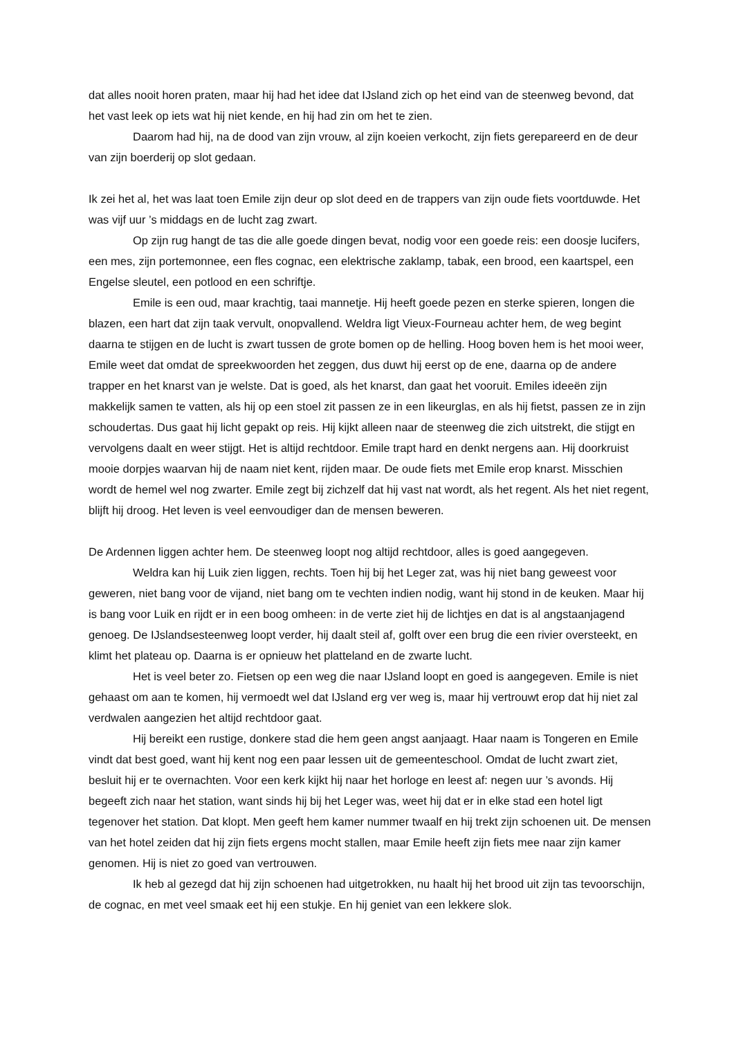dat alles nooit horen praten, maar hij had het idee dat IJsland zich op het eind van de steenweg bevond, dat het vast leek op iets wat hij niet kende, en hij had zin om het te zien.
Daarom had hij, na de dood van zijn vrouw, al zijn koeien verkocht, zijn fiets gerepareerd en de deur van zijn boerderij op slot gedaan.
Ik zei het al, het was laat toen Emile zijn deur op slot deed en de trappers van zijn oude fiets voortduwde. Het was vijf uur ’s middags en de lucht zag zwart.
Op zijn rug hangt de tas die alle goede dingen bevat, nodig voor een goede reis: een doosje lucifers, een mes, zijn portemonnee, een fles cognac, een elektrische zaklamp, tabak, een brood, een kaartspel, een Engelse sleutel, een potlood en een schriftje.
Emile is een oud, maar krachtig, taai mannetje. Hij heeft goede pezen en sterke spieren, longen die blazen, een hart dat zijn taak vervult, onopvallend. Weldra ligt Vieux-Fourneau achter hem, de weg begint daarna te stijgen en de lucht is zwart tussen de grote bomen op de helling. Hoog boven hem is het mooi weer, Emile weet dat omdat de spreekwoorden het zeggen, dus duwt hij eerst op de ene, daarna op de andere trapper en het knarst van je welste. Dat is goed, als het knarst, dan gaat het vooruit. Emiles ideeën zijn makkelijk samen te vatten, als hij op een stoel zit passen ze in een likeurglas, en als hij fietst, passen ze in zijn schoudertas. Dus gaat hij licht gepakt op reis. Hij kijkt alleen naar de steenweg die zich uitstrekt, die stijgt en vervolgens daalt en weer stijgt. Het is altijd rechtdoor. Emile trapt hard en denkt nergens aan. Hij doorkruist mooie dorpjes waarvan hij de naam niet kent, rijden maar. De oude fiets met Emile erop knarst. Misschien wordt de hemel wel nog zwarter. Emile zegt bij zichzelf dat hij vast nat wordt, als het regent. Als het niet regent, blijft hij droog. Het leven is veel eenvoudiger dan de mensen beweren.
De Ardennen liggen achter hem. De steenweg loopt nog altijd rechtdoor, alles is goed aangegeven.
Weldra kan hij Luik zien liggen, rechts. Toen hij bij het Leger zat, was hij niet bang geweest voor geweren, niet bang voor de vijand, niet bang om te vechten indien nodig, want hij stond in de keuken. Maar hij is bang voor Luik en rijdt er in een boog omheen: in de verte ziet hij de lichtjes en dat is al angstaanjagend genoeg. De IJslandsesteenweg loopt verder, hij daalt steil af, golft over een brug die een rivier oversteekt, en klimt het plateau op. Daarna is er opnieuw het platteland en de zwarte lucht.
Het is veel beter zo. Fietsen op een weg die naar IJsland loopt en goed is aangegeven. Emile is niet gehaast om aan te komen, hij vermoedt wel dat IJsland erg ver weg is, maar hij vertrouwt erop dat hij niet zal verdwalen aangezien het altijd rechtdoor gaat.
Hij bereikt een rustige, donkere stad die hem geen angst aanjaagt. Haar naam is Tongeren en Emile vindt dat best goed, want hij kent nog een paar lessen uit de gemeenteschool. Omdat de lucht zwart ziet, besluit hij er te overnachten. Voor een kerk kijkt hij naar het horloge en leest af: negen uur ’s avonds. Hij begeeft zich naar het station, want sinds hij bij het Leger was, weet hij dat er in elke stad een hotel ligt tegenover het station. Dat klopt. Men geeft hem kamer nummer twaalf en hij trekt zijn schoenen uit. De mensen van het hotel zeiden dat hij zijn fiets ergens mocht stallen, maar Emile heeft zijn fiets mee naar zijn kamer genomen. Hij is niet zo goed van vertrouwen.
Ik heb al gezegd dat hij zijn schoenen had uitgetrokken, nu haalt hij het brood uit zijn tas tevoorschijn, de cognac, en met veel smaak eet hij een stukje. En hij geniet van een lekkere slok.